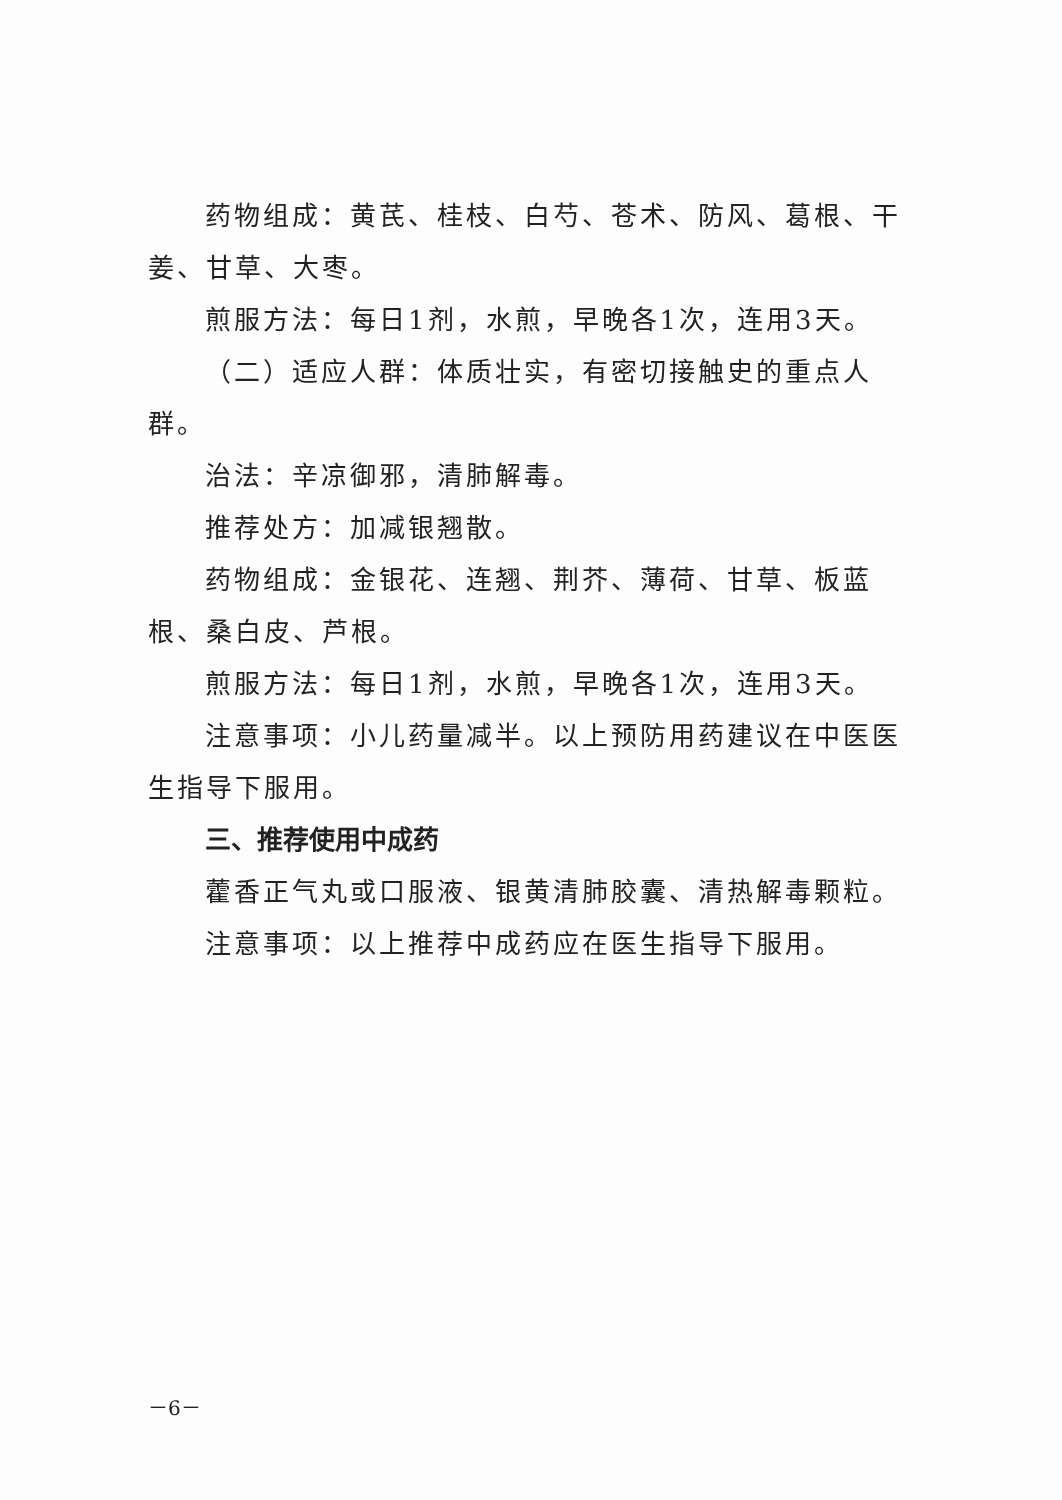药物组成：黄芪、桂枝、白芍、苍术、防风、葛根、干姜、甘草、大枣。
煎服方法：每日1剂，水煎，早晚各1次，连用3天。
（二）适应人群：体质壮实，有密切接触史的重点人群。
治法：辛凉御邪，清肺解毒。
推荐处方：加减银翘散。
药物组成：金银花、连翘、荆芥、薄荷、甘草、板蓝根、桑白皮、芦根。
煎服方法：每日1剂，水煎，早晚各1次，连用3天。
注意事项：小儿药量减半。以上预防用药建议在中医医生指导下服用。
三、推荐使用中成药
藿香正气丸或口服液、银黄清肺胶囊、清热解毒颗粒。
注意事项：以上推荐中成药应在医生指导下服用。
－6－